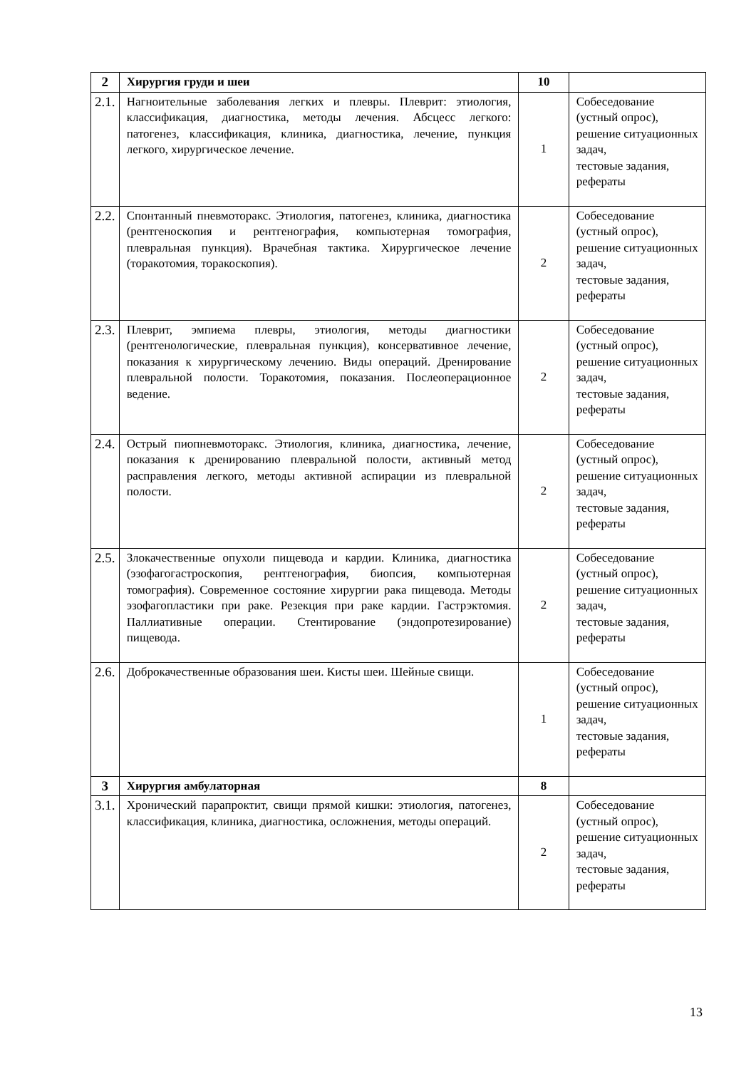| 2 | Хирургия груди и шеи | 10 | |
| 2.1. | Нагноительные заболевания легких и плевры. Плеврит: этиология, классификация, диагностика, методы лечения. Абсцесс легкого: патогенез, классификация, клиника, диагностика, лечение, пункция легкого, хирургическое лечение. | 1 | Собеседование (устный опрос), решение ситуационных задач, тестовые задания, рефераты |
| 2.2. | Спонтанный пневмоторакс. Этиология, патогенез, клиника, диагностика (рентгеноскопия и рентгенография, компьютерная томография, плевральная пункция). Врачебная тактика. Хирургическое лечение (торакотомия, торакоскопия). | 2 | Собеседование (устный опрос), решение ситуационных задач, тестовые задания, рефераты |
| 2.3. | Плеврит, эмпиема плевры, этиология, методы диагностики (рентгенологические, плевральная пункция), консервативное лечение, показания к хирургическому лечению. Виды операций. Дренирование плевральной полости. Торакотомия, показания. Послеоперационное ведение. | 2 | Собеседование (устный опрос), решение ситуационных задач, тестовые задания, рефераты |
| 2.4. | Острый пиопневмоторакс. Этиология, клиника, диагностика, лечение, показания к дренированию плевральной полости, активный метод расправления легкого, методы активной аспирации из плевральной полости. | 2 | Собеседование (устный опрос), решение ситуационных задач, тестовые задания, рефераты |
| 2.5. | Злокачественные опухоли пищевода и кардии. Клиника, диагностика (эзофагогастроскопия, рентгенография, биопсия, компьютерная томография). Современное состояние хирургии рака пищевода. Методы эзофагопластики при раке. Резекция при раке кардии. Гастрэктомия. Паллиативные операции. Стентирование (эндопротезирование) пищевода. | 2 | Собеседование (устный опрос), решение ситуационных задач, тестовые задания, рефераты |
| 2.6. | Доброкачественные образования шеи. Кисты шеи. Шейные свищи. | 1 | Собеседование (устный опрос), решение ситуационных задач, тестовые задания, рефераты |
| 3 | Хирургия амбулаторная | 8 | |
| 3.1. | Хронический парапроктит, свищи прямой кишки: этиология, патогенез, классификация, клиника, диагностика, осложнения, методы операций. | 2 | Собеседование (устный опрос), решение ситуационных задач, тестовые задания, рефераты |
13